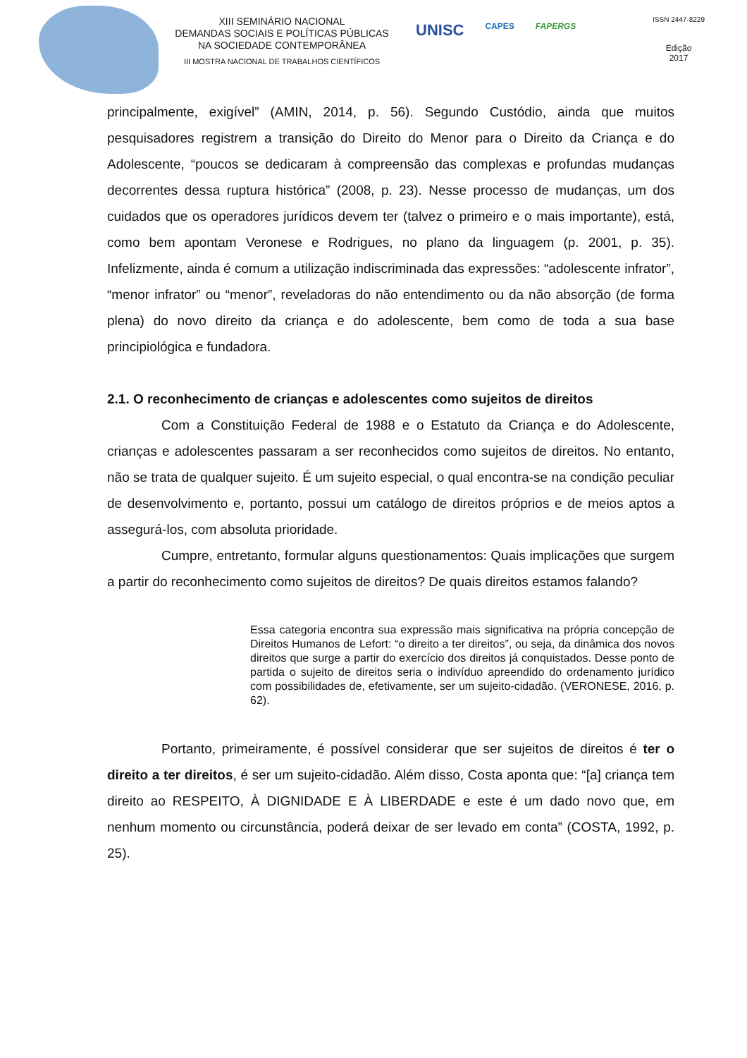XIII SEMINÁRIO NACIONAL
DEMANDAS SOCIAIS E POLÍTICAS PÚBLICAS
NA SOCIEDADE CONTEMPORÂNEA
III MOSTRA NACIONAL DE TRABALHOS CIENTÍFICOS
UNISC CAPES FAPERGS
ISSN 2447-8229
Edição
2017
principalmente, exigível” (AMIN, 2014, p. 56). Segundo Custódio, ainda que muitos pesquisadores registrem a transição do Direito do Menor para o Direito da Criança e do Adolescente, “poucos se dedicaram à compreensão das complexas e profundas mudanças decorrentes dessa ruptura histórica” (2008, p. 23). Nesse processo de mudanças, um dos cuidados que os operadores jurídicos devem ter (talvez o primeiro e o mais importante), está, como bem apontam Veronese e Rodrigues, no plano da linguagem (p. 2001, p. 35). Infelizmente, ainda é comum a utilização indiscriminada das expressões: “adolescente infrator”, “menor infrator” ou “menor”, reveladoras do não entendimento ou da não absorção (de forma plena) do novo direito da criança e do adolescente, bem como de toda a sua base principiológica e fundadora.
2.1. O reconhecimento de crianças e adolescentes como sujeitos de direitos
Com a Constituição Federal de 1988 e o Estatuto da Criança e do Adolescente, crianças e adolescentes passaram a ser reconhecidos como sujeitos de direitos. No entanto, não se trata de qualquer sujeito. É um sujeito especial, o qual encontra-se na condição peculiar de desenvolvimento e, portanto, possui um catálogo de direitos próprios e de meios aptos a assegurá-los, com absoluta prioridade.
Cumpre, entretanto, formular alguns questionamentos: Quais implicações que surgem a partir do reconhecimento como sujeitos de direitos? De quais direitos estamos falando?
Essa categoria encontra sua expressão mais significativa na própria concepção de Direitos Humanos de Lefort: “o direito a ter direitos”, ou seja, da dinâmica dos novos direitos que surge a partir do exercício dos direitos já conquistados. Desse ponto de partida o sujeito de direitos seria o indivíduo apreendido do ordenamento jurídico com possibilidades de, efetivamente, ser um sujeito-cidadão. (VERONESE, 2016, p. 62).
Portanto, primeiramente, é possível considerar que ser sujeitos de direitos é ter o direito a ter direitos, é ser um sujeito-cidadão. Além disso, Costa aponta que: “[a] criança tem direito ao RESPEITO, À DIGNIDADE E À LIBERDADE e este é um dado novo que, em nenhum momento ou circunstância, poderá deixar de ser levado em conta” (COSTA, 1992, p. 25).